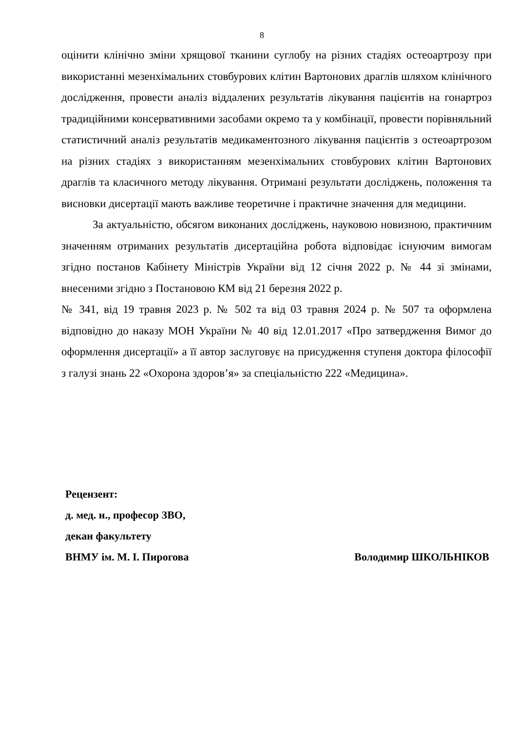8
оцінити клінічно зміни хрящової тканини суглобу на різних стадіях остеоартрозу при використанні мезенхімальних стовбурових клітин Вартонових драглів шляхом клінічного дослідження, провести аналіз віддалених результатів лікування пацієнтів на гонартроз традиційними консервативними засобами окремо та у комбінації, провести порівняльний статистичний аналіз результатів медикаментозного лікування пацієнтів з остеоартрозом на різних стадіях з використанням мезенхімальних стовбурових клітин Вартонових драглів та класичного методу лікування. Отримані результати досліджень, положення та висновки дисертації мають важливе теоретичне і практичне значення для медицини.
За актуальністю, обсягом виконаних досліджень, науковою новизною, практичним значенням отриманих результатів дисертаційна робота відповідає існуючим вимогам згідно постанов Кабінету Міністрів України від 12 січня 2022 р. № 44 зі змінами, внесеними згідно з Постановою КМ від 21 березня 2022 р.
№ 341, від 19 травня 2023 р. № 502 та від 03 травня 2024 р. № 507 та оформлена відповідно до наказу МОН України № 40 від 12.01.2017 «Про затвердження Вимог до оформлення дисертації» а її автор заслуговує на присудження ступеня доктора філософії з галузі знань 22 «Охорона здоров’я» за спеціальністю 222 «Медицина».
Рецензент:
д. мед. н., професор ЗВО,
декан факультету
ВНМУ ім. М. І. Пирогова Володимир ШКОЛЬНІКОВ